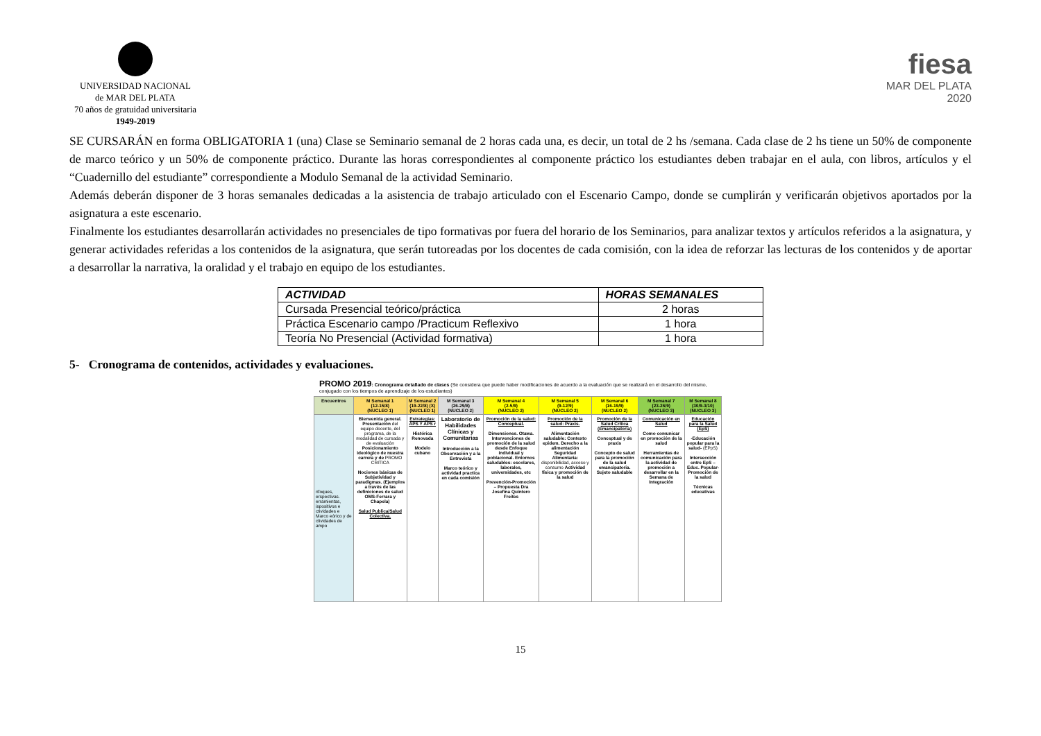UNIVERSIDAD NACIONAL
de MAR DEL PLATA
70 años de gratuidad universitaria
1949-2019
fiesa
MAR DEL PLATA
2020
SE CURSARÁN en forma OBLIGATORIA 1 (una) Clase se Seminario semanal de 2 horas cada una, es decir, un total de 2 hs /semana. Cada clase de 2 hs tiene un 50% de componente de marco teórico y un 50% de componente práctico. Durante las horas correspondientes al componente práctico los estudiantes deben trabajar en el aula, con libros, artículos y el “Cuadernillo del estudiante” correspondiente a Modulo Semanal de la actividad Seminario.
Además deberán disponer de 3 horas semanales dedicadas a la asistencia de trabajo articulado con el Escenario Campo, donde se cumplirán y verificarán objetivos aportados por la asignatura a este escenario.
Finalmente los estudiantes desarrollarán actividades no presenciales de tipo formativas por fuera del horario de los Seminarios, para analizar textos y artículos referidos a la asignatura, y generar actividades referidas a los contenidos de la asignatura, que serán tutoreadas por los docentes de cada comisión, con la idea de reforzar las lecturas de los contenidos y de aportar a desarrollar la narrativa, la oralidad y el trabajo en equipo de los estudiantes.
| ACTIVIDAD | HORAS SEMANALES |
| --- | --- |
| Cursada Presencial teórico/práctica | 2 horas |
| Práctica Escenario campo /Practicum Reflexivo | 1 hora |
| Teoría No Presencial (Actividad formativa) | 1 hora |
5- Cronograma de contenidos, actividades y evaluaciones.
PROMO 2019: Cronograma detallado de clases (Se considera que puede haber modificaciones de acuerdo a la evaluación que se realizará en el desarrollo del mismo, conjugado con los tiempos de aprendizaje de los estudiantes)
| Encuentros | M Semanal 1 (12-15/8) (NUCLEO 1) | M Semanal 2 (19-22/8) (X) (NUCLEO 1) | M Semanal 3 (26-29/8) (NUCLEO 2) | M Semanal 4 (2-5/9) (NUCLEO 2) | M Semanal 5 (9-12/9) (NUCLEO 2) | M Semanal 6 (16-19/9) (NUCLEO 2) | M Semanal 7 (23-26/9) (NUCLEO 3) | M Semanal 8 (30/9-3/10) (NUCLEO 3) |
| --- | --- | --- | --- | --- | --- | --- | --- | --- |
| nfoques, erspectivas. erramientas, ispositivos e ctividades e Marco eórico y de ctividades de ampo | Bienvenida general. Presentación del equipo docente, del programa, de la modalidad de cursada y de evaluación Posicionamiento ideológico de nuestra carrera y de PROMO CRITICA Nociones básicas de Subjetividad y paradigmas. (Ejemplos a través de las definiciones de salud OMS-Ferrara y Chapela) Salud Publica/Salud Colectiva. | Estrategias: APS Y APS r Histórica Renovada Modelo cubano | Laboratorio de Habilidades Clínicas y Comunitarias Introducción a la Observación y a la Entrevista Marco teórico y actividad practica en cada comisión | Promoción de la salud: Conceptual. Dimensiones. Otawa. Intervenciones de promoción de la salud desde Enfoque individual y poblacional. Entornos saludables: escolares, laborales, universidades, etc Prevención-Promoción – Propuesta Dra Josefina Quintero Freites | Promoción de la salud: Praxis. Alimentación saludable: Contexto epidem. Derecho a la alimentación Seguridad Alimentaria: disponibilidad, acceso y consumo Actividad física y promoción de la salud | Promoción de la Salud Crítica (Emancipatoria) Conceptual y de praxis Concepto de salud para la promoción de la salud emancipatoria. Sujeto saludable | Comunicación en Salud Como comunicar en promoción de la salud Herramientas de comunicación para la actividad de promoción a desarrollar en la Semana de Integración | Educación para la Salud (EpS) -Educación popular para la salud- (EPpS) Intersección entre EpS – Educ. Popular-Promoción de la salud Técnicas educativas |
15